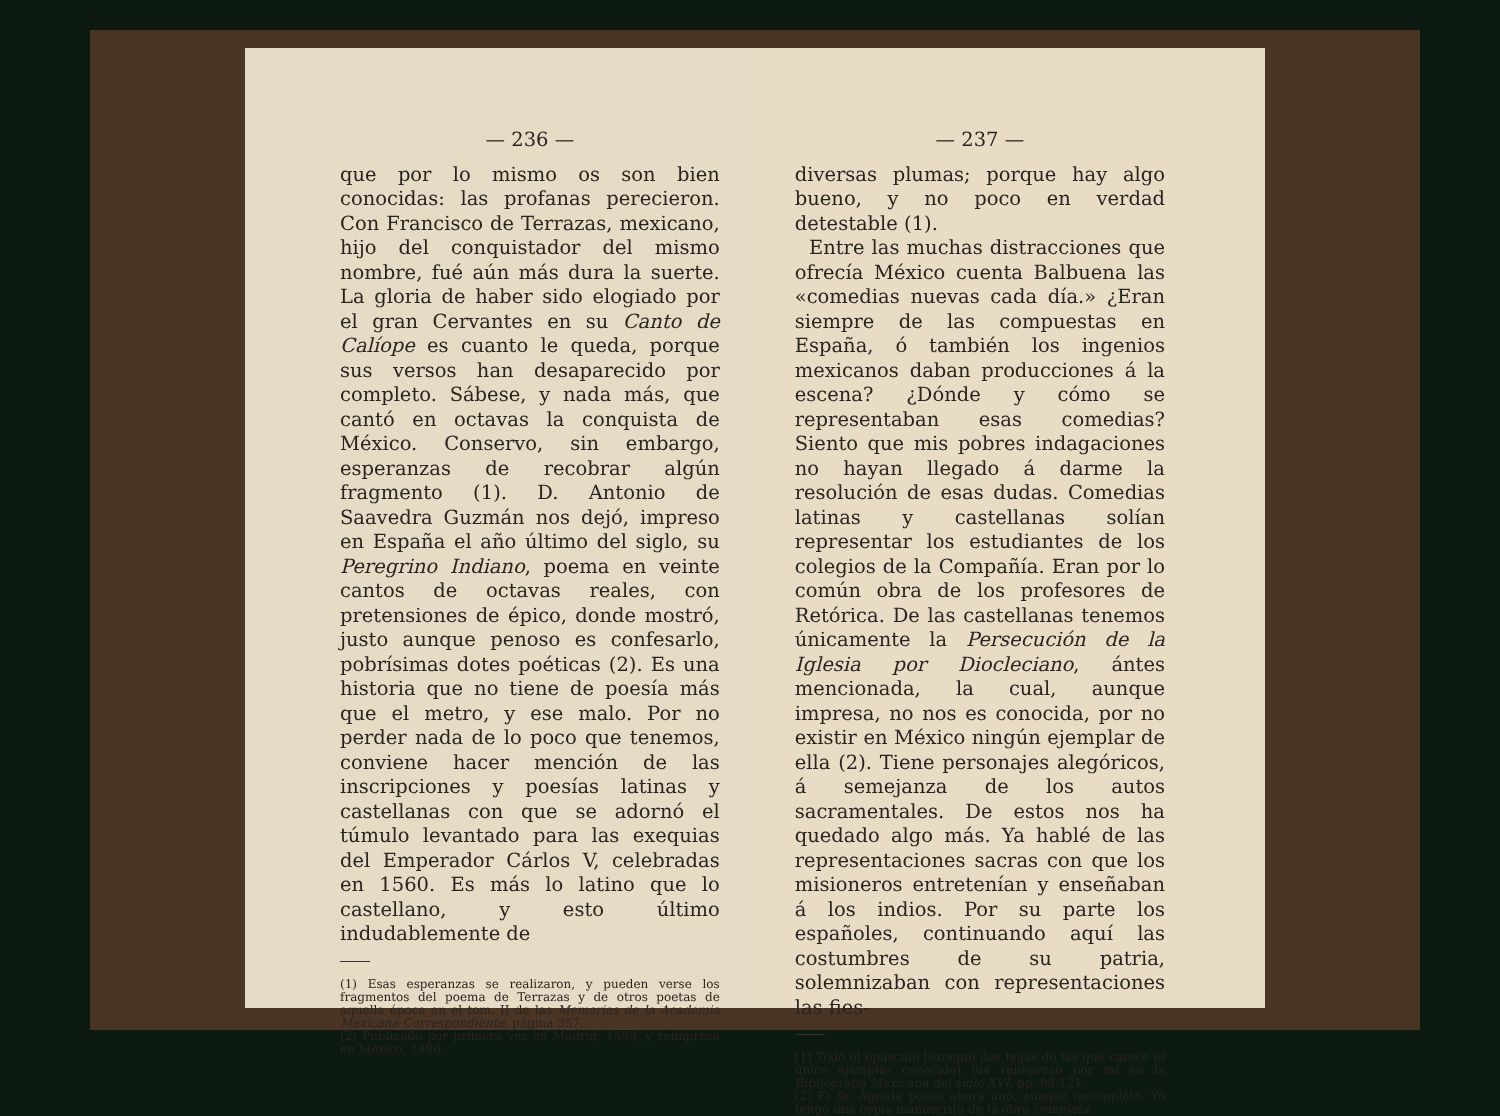— 236 —
que por lo mismo os son bien conocidas: las profanas perecieron. Con Francisco de Terrazas, mexicano, hijo del conquistador del mismo nombre, fué aún más dura la suerte. La gloria de haber sido elogiado por el gran Cervantes en su Canto de Calíope es cuanto le queda, porque sus versos han desaparecido por completo. Sábese, y nada más, que cantó en octavas la conquista de México. Conservo, sin embargo, esperanzas de recobrar algún fragmento (1). D. Antonio de Saavedra Guzmán nos dejó, impreso en España el año último del siglo, su Peregrino Indiano, poema en veinte cantos de octavas reales, con pretensiones de épico, donde mostró, justo aunque penoso es confesarlo, pobrísimas dotes poéticas (2). Es una historia que no tiene de poesía más que el metro, y ese malo. Por no perder nada de lo poco que tenemos, conviene hacer mención de las inscripciones y poesías latinas y castellanas con que se adornó el túmulo levantado para las exequias del Emperador Cárlos V, celebradas en 1560. Es más lo latino que lo castellano, y esto último indudablemente de
(1) Esas esperanzas se realizaron, y pueden verse los fragmentos del poema de Terrazas y de otros poetas de aquella época en el tom. II de las Memorias de la Academia Mexicana Correspondiente, página 357.
(2) Publicado por primera vez en Madrid, 1599, y reimpreso en México, 1880.
— 237 —
diversas plumas; porque hay algo bueno, y no poco en verdad detestable (1).
Entre las muchas distracciones que ofrecía México cuenta Balbuena las «comedias nuevas cada día.» ¿Eran siempre de las compuestas en España, ó también los ingenios mexicanos daban producciones á la escena? ¿Dónde y cómo se representaban esas comedias? Siento que mis pobres indagaciones no hayan llegado á darme la resolución de esas dudas. Comedias latinas y castellanas solían representar los estudiantes de los colegios de la Compañía. Eran por lo común obra de los profesores de Retórica. De las castellanas tenemos únicamente la Persecución de la Iglesia por Diocleciano, ántes mencionada, la cual, aunque impresa, no nos es conocida, por no existir en México ningún ejemplar de ella (2). Tiene personajes alegóricos, á semejanza de los autos sacramentales. De estos nos ha quedado algo más. Ya hablé de las representaciones sacras con que los misioneros entretenían y enseñaban á los indios. Por su parte los españoles, continuando aquí las costumbres de su patria, solemnizaban con representaciones las fies-
[1] Todo el opúsculo [excepto dos hojas de las que carece el único ejemplar conocido] fué reimpreso por mí en la Bibliografía Mexicana del siglo XVI, pp. 98-121.
(2) El Sr. Ágreda posee ahora uno, aunque incompleto. Yo tengo una copia manuscrita de la obra completa.